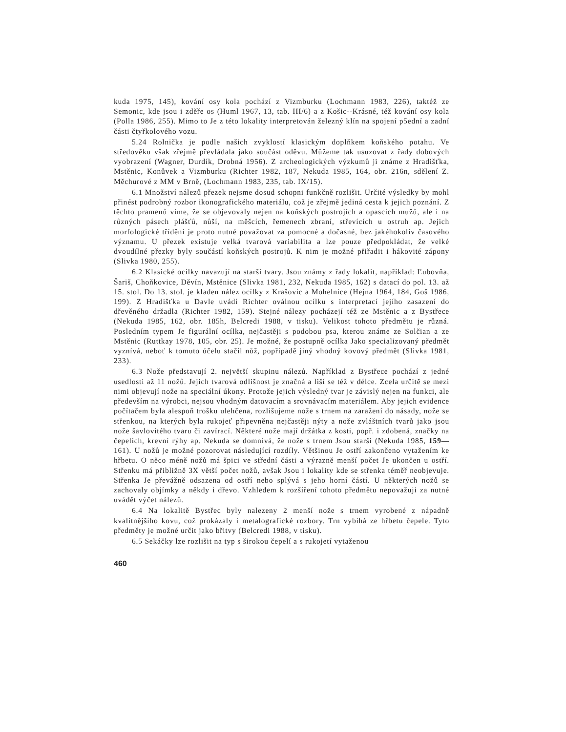kuda 1975, 145), kování osy kola pochází z Vizmburku (Lochmann 1983, 226), taktéž ze Semonic, kde jsou i zděře os (Huml 1967, 13, tab. III/6) a z Košic--Krásné, též kování osy kola (Polla 1986, 255). Mimo to Je z této lokality interpretován železný klín na spojení p5ední a zadní části čtyřkolového vozu.
5.24 Rolnička je podle našich zvyklostí klasickým doplňkem koňského potahu. Ve středověku však zřejmě převládala jako součást oděvu. Můžeme tak usuzovat z řady dobových vyobrazení (Wagner, Durdík, Drobná 1956). Z archeologických výzkumů ji známe z Hradišťka, Mstěnic, Konůvek a Vizmburku (Richter 1982, 187, Nekuda 1985, 164, obr. 216n, sdělení Z. Měchurové z MM v Brně, (Lochmann 1983, 235, tab. IX/15).
6.1 Množství nálezů přezek nejsme dosud schopni funkčně rozlišit. Určité výsledky by mohl přinést podrobný rozbor ikonografického materiálu, což je zřejmě jediná cesta k jejich poznání. Z těchto pramenů víme, že se objevovaly nejen na koňských postrojích a opascích mužů, ale i na různých pásech plášťů, nůší, na měšcích, řemenech zbraní, střevících u ostruh ap. Jejich morfologické třídění je proto nutné považovat za pomocné a dočasné, bez jakéhokoliv časového významu. U přezek existuje velká tvarová variabilita a lze pouze předpokládat, že velké dvoudílné přezky byly součástí koňských postrojů. K nim je možné přiřadit i hákovité zápony (Slivka 1980, 255).
6.2 Klasické ocílky navazují na starší tvary. Jsou známy z řady lokalit, například: Ľubovňa, Šariš, Choňkovice, Děvín, Mstěnice (Slivka 1981, 232, Nekuda 1985, 162) s datací do pol. 13. až 15. stol. Do 13. stol. je kladen nález ocílky z Krašovic a Mohelnice (Hejna 1964, 184, Goš 1986, 199). Z Hradišťka u Davle uvádí Richter oválnou ocílku s interpretací jejího zasazení do dřevěného držadla (Richter 1982, 159). Stejné nálezy pocházejí též ze Mstěnic a z Bystřece (Nekuda 1985, 162, obr. 185h, Belcredi 1988, v tisku). Velikost tohoto předmětu je různá. Posledním typem Je figurální ocílka, nejčastěji s podobou psa, kterou známe ze Solčian a ze Mstěnic (Ruttkay 1978, 105, obr. 25). Je možné, že postupně ocílka Jako specializovaný předmět vyznívá, neboť k tomuto účelu stačil nůž, popřípadě jiný vhodný kovový předmět (Slivka 1981, 233).
6.3 Nože představují 2. největší skupinu nálezů. Například z Bystřece pochází z jedné usedlosti až 11 nožů. Jejich tvarová odlišnost je značná a liší se též v délce. Zcela určitě se mezi nimi objevují nože na speciální úkony. Protože jejich výsledný tvar je závislý nejen na funkci, ale především na výrobci, nejsou vhodným datovacím a srovnávacím materiálem. Aby jejich evidence počítačem byla alespoň trošku ulehčena, rozlišujeme nože s trnem na zaražení do násady, nože se střenkou, na kterých byla rukojeť připevněna nejčastěji nýty a nože zvláštních tvarů jako jsou nože šavlovitého tvaru či zavírací. Některé nože mají držátka z kosti, popř. i zdobená, značky na čepelích, krevní rýhy ap. Nekuda se domnívá, že nože s trnem Jsou starší (Nekuda 1985, 159—161). U nožů je možné pozorovat následující rozdíly. Většinou Je ostří zakončeno vytažením ke hřbetu. O něco méně nožů má špici ve střední části a výrazně menší počet Je ukončen u ostří. Střenku má přibližně 3X větší počet nožů, avšak Jsou i lokality kde se střenka téměř neobjevuje. Střenka Je převážně odsazena od ostří nebo splývá s jeho horní částí. U některých nožů se zachovaly objímky a někdy i dřevo. Vzhledem k rozšíření tohoto předmětu nepovažuji za nutné uvádět výčet nálezů.
6.4 Na lokalitě Bystřec byly nalezeny 2 menší nože s trnem vyrobené z nápadně kvalitnějšího kovu, což prokázaly i metalografické rozbory. Trn vybíhá ze hřbetu čepele. Tyto předměty je možné určit jako břitvy (Belcredi 1988, v tisku).
6.5 Sekáčky lze rozlišit na typ s širokou čepelí a s rukojetí vytaženou
460